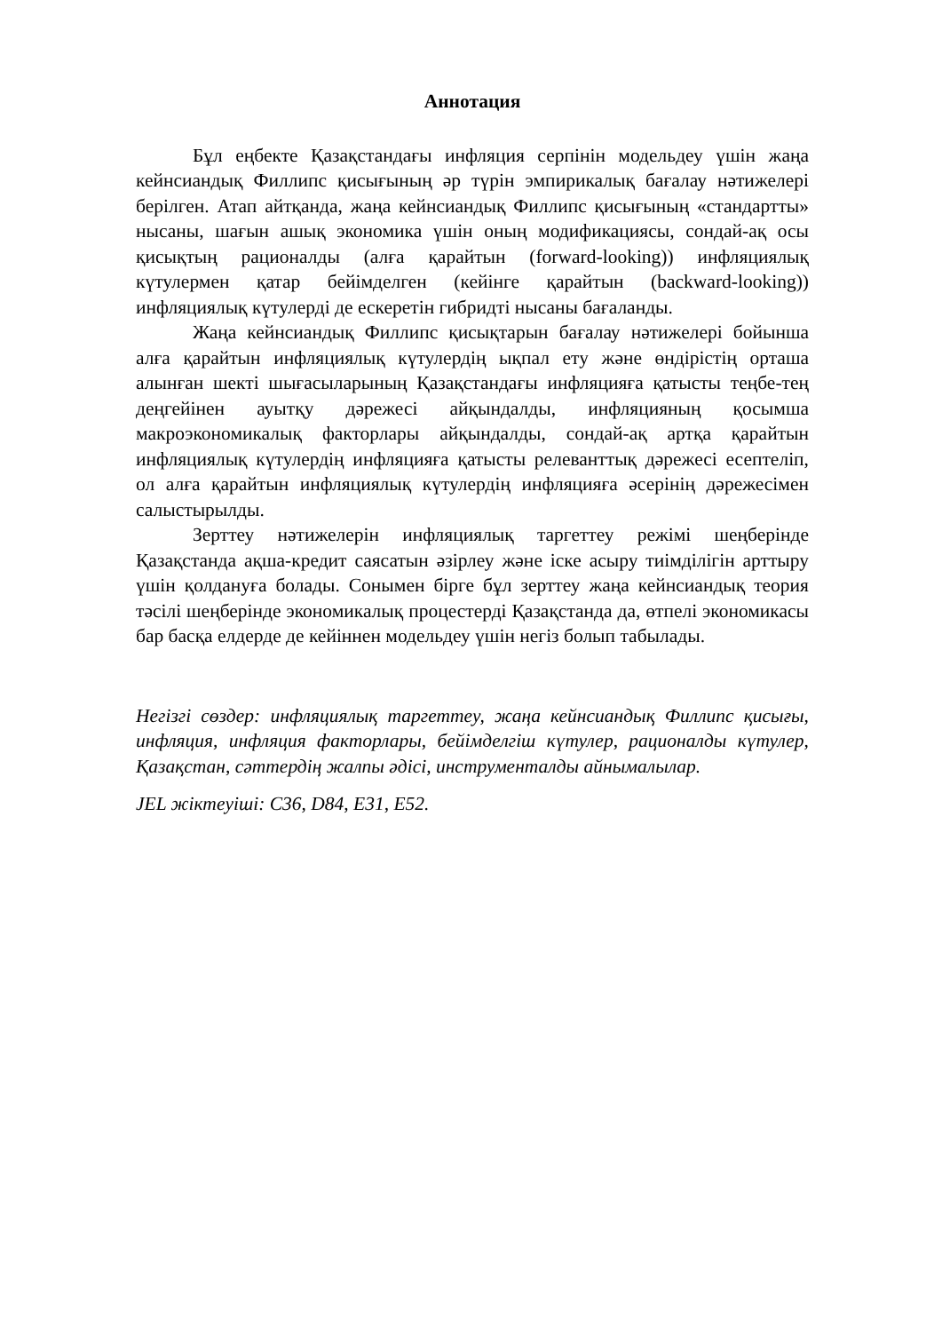Аннотация
Бұл еңбекте Қазақстандағы инфляция серпінін модельдеу үшін жаңа кейнсиандық Филлипс қисығының әр түрін эмпирикалық бағалау нәтижелері берілген. Атап айтқанда, жаңа кейнсиандық Филлипс қисығының «стандартты» нысаны, шағын ашық экономика үшін оның модификациясы, сондай-ақ осы қисықтың рационалды (алға қарайтын (forward-looking)) инфляциялық күтулермен қатар бейімделген (кейінге қарайтын (backward-looking)) инфляциялық күтулерді де ескеретін гибридті нысаны бағаланды.
Жаңа кейнсиандық Филлипс қисықтарын бағалау нәтижелері бойынша алға қарайтын инфляциялық күтулердің ықпал ету және өндірістің орташа алынған шекті шығасыларының Қазақстандағы инфляцияға қатысты теңбе-тең деңгейінен ауытқу дәрежесі айқындалды, инфляцияның қосымша макроэкономикалық факторлары айқындалды, сондай-ақ артқа қарайтын инфляциялық күтулердің инфляцияға қатысты релеванттық дәрежесі есептеліп, ол алға қарайтын инфляциялық күтулердің инфляцияға әсерінің дәрежесімен салыстырылды.
Зерттеу нәтижелерін инфляциялық таргеттеу режімі шеңберінде Қазақстанда ақша-кредит саясатын әзірлеу және іске асыру тиімділігін арттыру үшін қолдануға болады. Сонымен бірге бұл зерттеу жаңа кейнсиандық теория тәсілі шеңберінде экономикалық процестерді Қазақстанда да, өтпелі экономикасы бар басқа елдерде де кейіннен модельдеу үшін негіз болып табылады.
Негізгі сөздер: инфляциялық таргеттеу, жаңа кейнсиандық Филлипс қисығы, инфляция, инфляция факторлары, бейімделгіш күтулер, рационалды күтулер, Қазақстан, сәттердің жалпы әдісі, инструменталды айнымалылар.
JEL жіктеуіші: C36, D84, E31, E52.